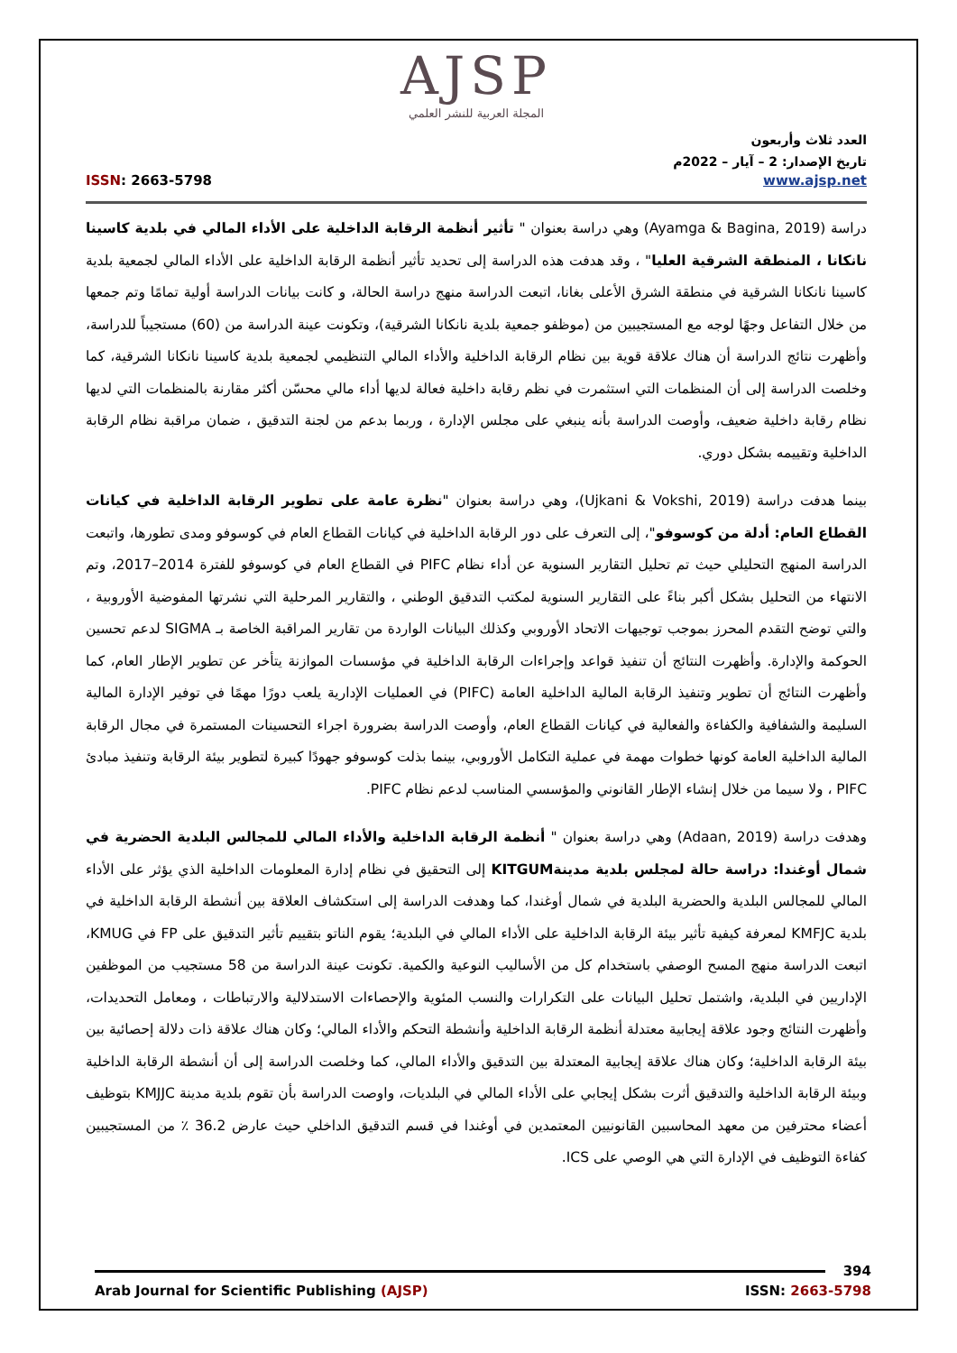AJSP
المجلة العربية للنشر العلمي
العدد ثلاث وأربعون
تاريخ الإصدار: 2 – آيار – 2022م
www.ajsp.net ISSN: 2663-5798
دراسة (Ayamga & Bagina, 2019) وهي دراسة بعنوان " تأثير أنظمة الرقابة الداخلية على الأداء المالي في بلدية كاسينا نانكانا ، المنطقة الشرقية العليا" ، وقد هدفت هذه الدراسة إلى تحديد تأثير أنظمة الرقابة الداخلية على الأداء المالي لجمعية بلدية كاسينا نانكانا الشرقية في منطقة الشرق الأعلى بغانا، اتبعت الدراسة منهج دراسة الحالة، و كانت بيانات الدراسة أولية تمامًا وتم جمعها من خلال التفاعل وجهًا لوجه مع المستجيبين من (موظفو جمعية بلدية نانكانا الشرقية)، وتكونت عينة الدراسة من (60) مستجيباً للدراسة، وأظهرت نتائج الدراسة أن هناك علاقة قوية بين نظام الرقابة الداخلية والأداء المالي التنظيمي لجمعية بلدية كاسينا نانكانا الشرقية، كما وخلصت الدراسة إلى أن المنظمات التي استثمرت في نظم رقابة داخلية فعالة لديها أداء مالي محسّن أكثر مقارنة بالمنظمات التي لديها نظام رقابة داخلية ضعيف، وأوصت الدراسة بأنه ينبغي على مجلس الإدارة ، وربما بدعم من لجنة التدقيق ، ضمان مراقبة نظام الرقابة الداخلية وتقييمه بشكل دوري.
بينما هدفت دراسة (Ujkani & Vokshi, 2019)، وهي دراسة بعنوان "نظرة عامة على تطوير الرقابة الداخلية في كيانات القطاع العام: أدلة من كوسوفو"، إلى التعرف على دور الرقابة الداخلية في كيانات القطاع العام في كوسوفو ومدى تطورها، واتبعت الدراسة المنهج التحليلي حيث تم تحليل التقارير السنوية عن أداء نظام PIFC في القطاع العام في كوسوفو للفترة 2014–2017، وتم الانتهاء من التحليل بشكل أكبر بناءً على التقارير السنوية لمكتب التدقيق الوطني ، والتقارير المرحلية التي نشرتها المفوضية الأوروبية ، والتي توضح التقدم المحرز بموجب توجيهات الاتحاد الأوروبي وكذلك البيانات الواردة من تقارير المراقبة الخاصة بـ SIGMA لدعم تحسين الحوكمة والإدارة. وأظهرت النتائج أن تنفيذ قواعد وإجراءات الرقابة الداخلية في مؤسسات الموازنة يتأخر عن تطوير الإطار العام، كما وأظهرت النتائج أن تطوير وتنفيذ الرقابة المالية الداخلية العامة (PIFC) في العمليات الإدارية يلعب دورًا مهمًا في توفير الإدارة المالية السليمة والشفافية والكفاءة والفعالية في كيانات القطاع العام، وأوصت الدراسة بضرورة اجراء التحسينات المستمرة في مجال الرقابة المالية الداخلية العامة كونها خطوات مهمة في عملية التكامل الأوروبي، بينما بذلت كوسوفو جهودًا كبيرة لتطوير بيئة الرقابة وتنفيذ مبادئ PIFC ، ولا سيما من خلال إنشاء الإطار القانوني والمؤسسي المناسب لدعم نظام PIFC.
وهدفت دراسة (Adaan, 2019) وهي دراسة بعنوان " أنظمة الرقابة الداخلية والأداء المالي للمجالس البلدية الحضرية في شمال أوغندا: دراسة حالة لمجلس بلدية مدينةKITGUM إلى التحقيق في نظام إدارة المعلومات الداخلية الذي يؤثر على الأداء المالي للمجالس البلدية والحضرية البلدية في شمال أوغندا، كما وهدفت الدراسة إلى استكشاف العلاقة بين أنشطة الرقابة الداخلية في بلدية KMFJC لمعرفة كيفية تأثير بيئة الرقابة الداخلية على الأداء المالي في البلدية؛ يقوم الناتو بتقييم تأثير التدقيق على FP في KMUG، اتبعت الدراسة منهج المسح الوصفي باستخدام كل من الأساليب النوعية والكمية. تكونت عينة الدراسة من 58 مستجيب من الموظفين الإداريين في البلدية، واشتمل تحليل البيانات على التكرارات والنسب المئوية والإحصاءات الاستدلالية والارتباطات ، ومعامل التحديدات، وأظهرت النتائج وجود علاقة إيجابية معتدلة أنظمة الرقابة الداخلية وأنشطة التحكم والأداء المالي؛ وكان هناك علاقة ذات دلالة إحصائية بين بيئة الرقابة الداخلية؛ وكان هناك علاقة إيجابية المعتدلة بين التدقيق والأداء المالي، كما وخلصت الدراسة إلى أن أنشطة الرقابة الداخلية وبيئة الرقابة الداخلية والتدقيق أثرت بشكل إيجابي على الأداء المالي في البلديات، واوصت الدراسة بأن تقوم بلدية مدينة KMJJC بتوظيف أعضاء محترفين من معهد المحاسبين القانونيين المعتمدين في أوغندا في قسم التدقيق الداخلي حيث عارض 36.2 ٪ من المستجيبين كفاءة التوظيف في الإدارة التي هي الوصي على ICS.
394
Arab Journal for Scientific Publishing (AJSP) ISSN: 2663-5798